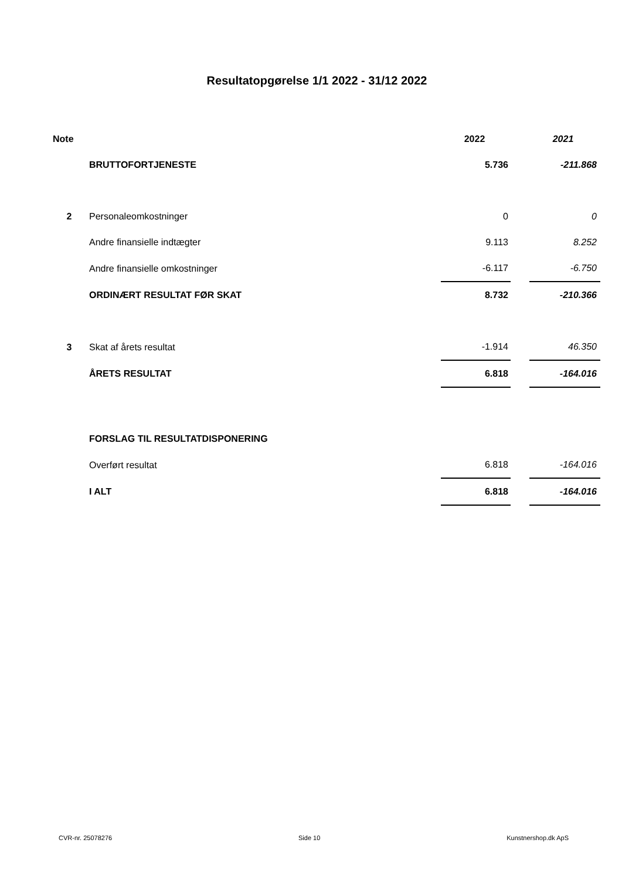Resultatopgørelse 1/1 2022 - 31/12 2022
| Note | | 2022 | | 2021 |
| | BRUTTOFORTJENESTE | 5.736 | | -211.868 |
| 2 | Personaleomkostninger | 0 | | 0 |
| | Andre finansielle indtægter | 9.113 | | 8.252 |
| | Andre finansielle omkostninger | -6.117 | | -6.750 |
| | ORDINÆRT RESULTAT FØR SKAT | 8.732 | | -210.366 |
| 3 | Skat af årets resultat | -1.914 | | 46.350 |
| | ÅRETS RESULTAT | 6.818 | | -164.016 |
| | FORSLAG TIL RESULTATDISPONERING | | | |
| | Overført resultat | 6.818 | | -164.016 |
| | I ALT | 6.818 | | -164.016 |
CVR-nr. 25078276 Side 10 Kunstnershop.dk ApS